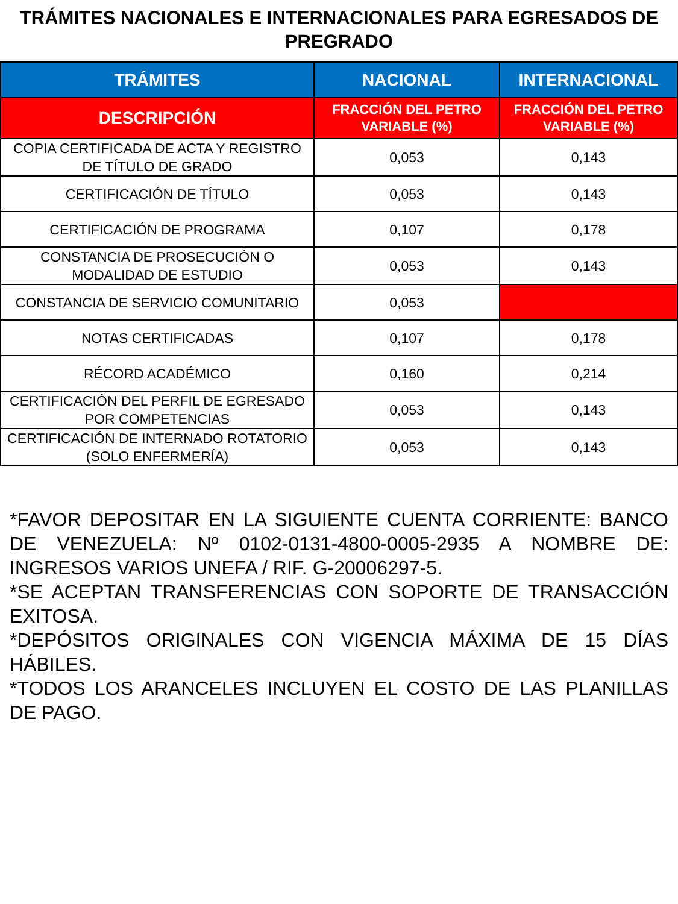TRÁMITES NACIONALES E INTERNACIONALES PARA EGRESADOS DE PREGRADO
| TRÁMITES | NACIONAL | INTERNACIONAL |
| --- | --- | --- |
| DESCRIPCIÓN | FRACCIÓN DEL PETRO VARIABLE (%) | FRACCIÓN DEL PETRO VARIABLE (%) |
| COPIA CERTIFICADA DE ACTA Y REGISTRO DE TÍTULO DE GRADO | 0,053 | 0,143 |
| CERTIFICACIÓN DE TÍTULO | 0,053 | 0,143 |
| CERTIFICACIÓN DE PROGRAMA | 0,107 | 0,178 |
| CONSTANCIA DE PROSECUCIÓN O MODALIDAD DE ESTUDIO | 0,053 | 0,143 |
| CONSTANCIA DE SERVICIO COMUNITARIO | 0,053 | |
| NOTAS CERTIFICADAS | 0,107 | 0,178 |
| RÉCORD ACADÉMICO | 0,160 | 0,214 |
| CERTIFICACIÓN DEL PERFIL DE EGRESADO POR COMPETENCIAS | 0,053 | 0,143 |
| CERTIFICACIÓN DE INTERNADO ROTATORIO (SOLO ENFERMERÍA) | 0,053 | 0,143 |
*FAVOR DEPOSITAR EN LA SIGUIENTE CUENTA CORRIENTE: BANCO DE VENEZUELA: Nº 0102-0131-4800-0005-2935 A NOMBRE DE: INGRESOS VARIOS UNEFA / RIF. G-20006297-5.
*SE ACEPTAN TRANSFERENCIAS CON SOPORTE DE TRANSACCIÓN EXITOSA.
*DEPÓSITOS ORIGINALES CON VIGENCIA MÁXIMA DE 15 DÍAS HÁBILES.
*TODOS LOS ARANCELES INCLUYEN EL COSTO DE LAS PLANILLAS DE PAGO.